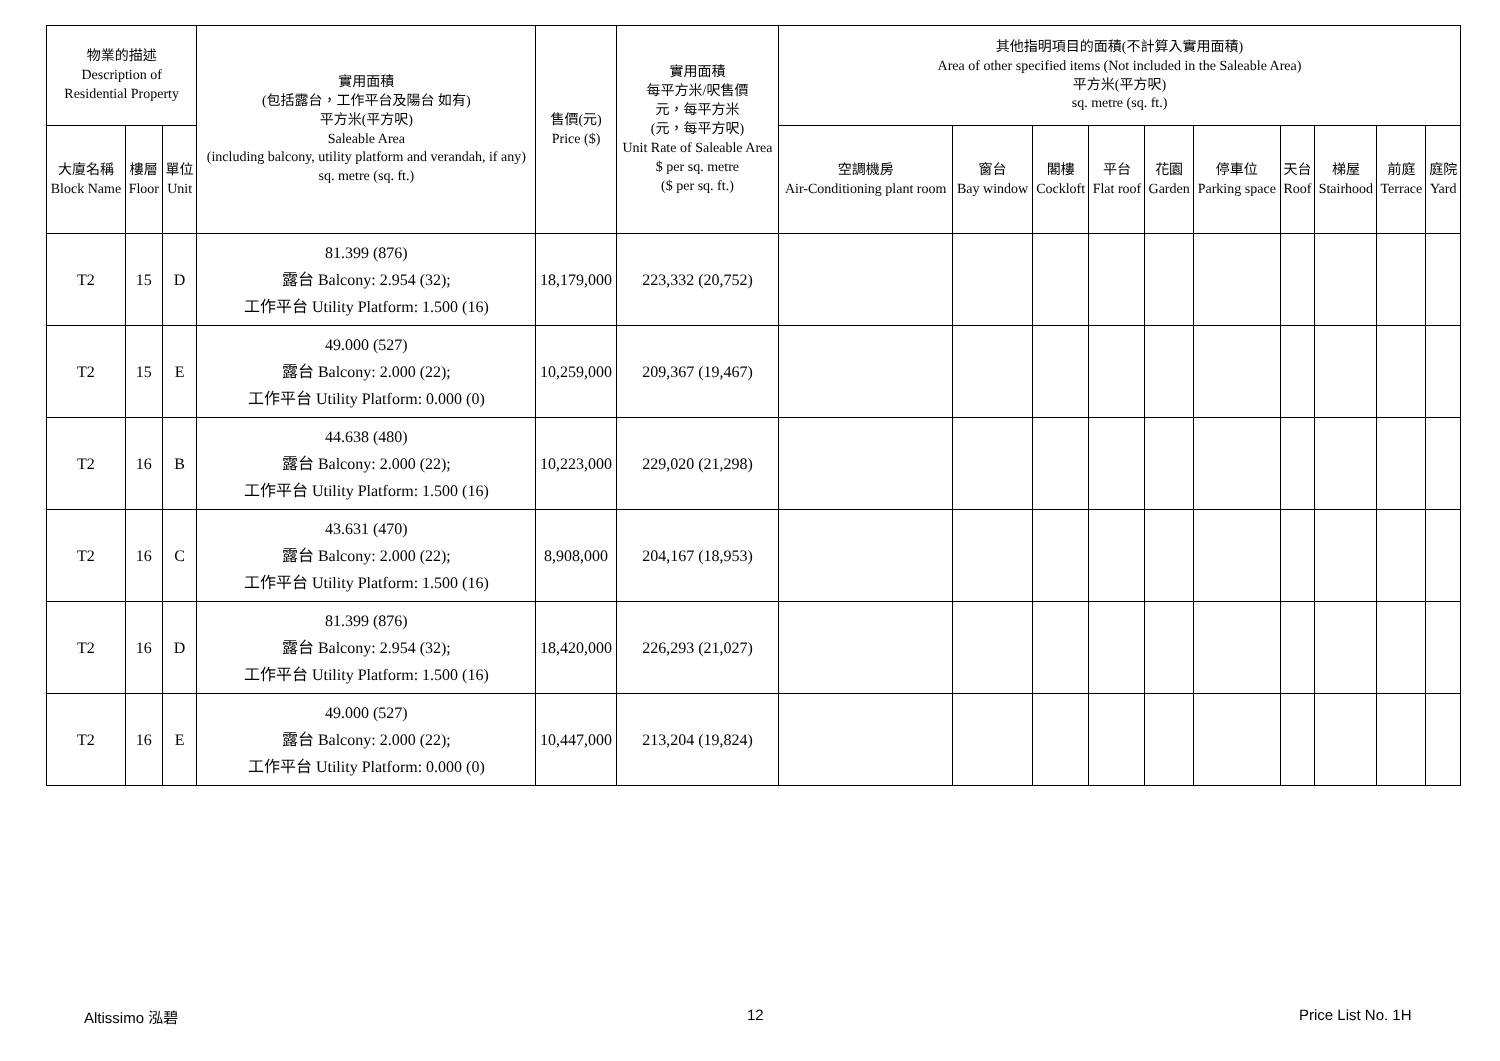| 物業的描述 Description of Residential Property | | | 實用面積 (包括露台，工作平台及陽台 如有) 平方米(平方呎) Saleable Area (including balcony, utility platform and verandah, if any) sq. metre (sq. ft.) | 售價(元) Price ($) | 實用面積 每平方米/呎售價 元，每平方米 (元，每平方呎) Unit Rate of Saleable Area $ per sq. metre ($ per sq. ft.) | 其他指明項目的面積(不計算入實用面積) Area of other specified items (Not included in the Saleable Area) 平方米(平方呎) sq. metre (sq. ft.) | | | | | | | | | |
| --- | --- | --- | --- | --- | --- | --- | --- | --- | --- | --- | --- | --- | --- | --- | --- |
| 大廈名稱 Block Name | 樓層 Floor | 單位 Unit | | | | 空調機房 Air-Conditioning plant room | 窗台 Bay window | 閣樓 Cockloft | 平台 Flat roof | 花園 Garden | 停車位 Parking space | 天台 Roof | 梯屋 Stairhood | 前庭 Terrace | 庭院 Yard |
| T2 | 15 | D | 81.399 (876) 露台 Balcony: 2.954 (32); 工作平台 Utility Platform: 1.500 (16) | 18,179,000 | 223,332 (20,752) | | | | | | | | | | |
| T2 | 15 | E | 49.000 (527) 露台 Balcony: 2.000 (22); 工作平台 Utility Platform: 0.000 (0) | 10,259,000 | 209,367 (19,467) | | | | | | | | | | |
| T2 | 16 | B | 44.638 (480) 露台 Balcony: 2.000 (22); 工作平台 Utility Platform: 1.500 (16) | 10,223,000 | 229,020 (21,298) | | | | | | | | | | |
| T2 | 16 | C | 43.631 (470) 露台 Balcony: 2.000 (22); 工作平台 Utility Platform: 1.500 (16) | 8,908,000 | 204,167 (18,953) | | | | | | | | | | |
| T2 | 16 | D | 81.399 (876) 露台 Balcony: 2.954 (32); 工作平台 Utility Platform: 1.500 (16) | 18,420,000 | 226,293 (21,027) | | | | | | | | | | |
| T2 | 16 | E | 49.000 (527) 露台 Balcony: 2.000 (22); 工作平台 Utility Platform: 0.000 (0) | 10,447,000 | 213,204 (19,824) | | | | | | | | | | |
Altissimo 泓碧 12 Price List No. 1H